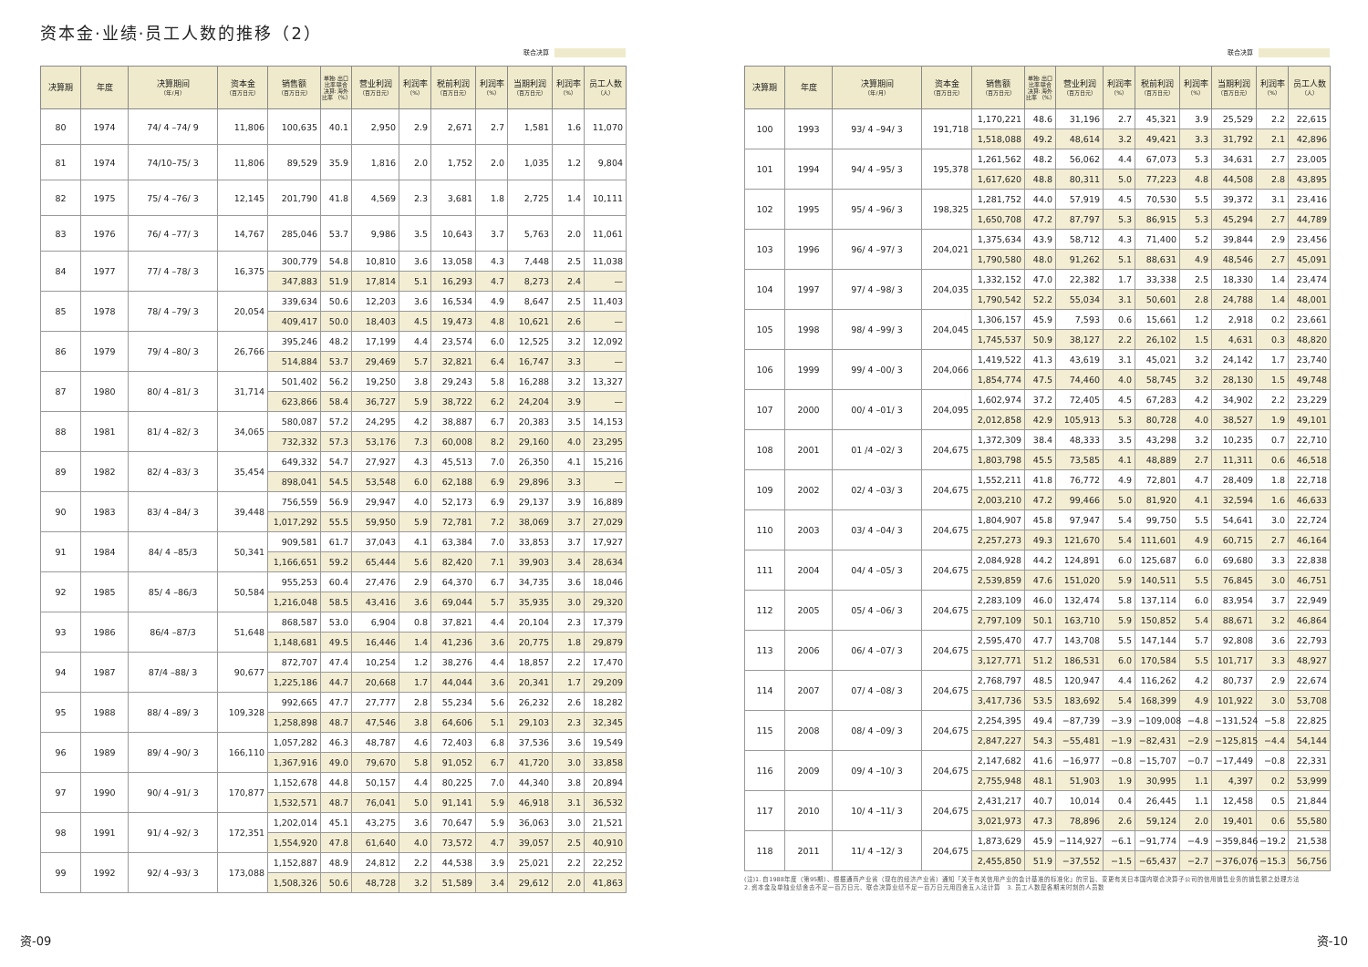资本金·业绩·员工人数的推移（2）
联合决算
| 决算期 | 年度 | 决算期间 （年/月） | 资本金 （百万日元） | 销售额 （百万日元） | 单独: 出口比率 联合决算: 海外比率 （%） | 营业利润 （百万日元） | 利润率 （%） | 税前利润 （百万日元） | 利润率 （%） | 当期利润 （百万日元） | 利润率 （%） | 员工人数 （人） |
| --- | --- | --- | --- | --- | --- | --- | --- | --- | --- | --- | --- | --- |
| 80 | 1974 | 74/ 4 –74/ 9 | 11,806 | 100,635 | 40.1 | 2,950 | 2.9 | 2,671 | 2.7 | 1,581 | 1.6 | 11,070 |
| 81 | 1974 | 74/10–75/ 3 | 11,806 | 89,529 | 35.9 | 1,816 | 2.0 | 1,752 | 2.0 | 1,035 | 1.2 | 9,804 |
| 82 | 1975 | 75/ 4 –76/ 3 | 12,145 | 201,790 | 41.8 | 4,569 | 2.3 | 3,681 | 1.8 | 2,725 | 1.4 | 10,111 |
| 83 | 1976 | 76/ 4 –77/ 3 | 14,767 | 285,046 | 53.7 | 9,986 | 3.5 | 10,643 | 3.7 | 5,763 | 2.0 | 11,061 |
| 84 | 1977 | 77/ 4 –78/ 3 | 16,375 | 300,779 | 54.8 | 10,810 | 3.6 | 13,058 | 4.3 | 7,448 | 2.5 | 11,038 |
| | | | | 347,883 | 51.9 | 17,814 | 5.1 | 16,293 | 4.7 | 8,273 | 2.4 | — |
| 85 | 1978 | 78/ 4 –79/ 3 | 20,054 | 339,634 | 50.6 | 12,203 | 3.6 | 16,534 | 4.9 | 8,647 | 2.5 | 11,403 |
| | | | | 409,417 | 50.0 | 18,403 | 4.5 | 19,473 | 4.8 | 10,621 | 2.6 | — |
| 86 | 1979 | 79/ 4 –80/ 3 | 26,766 | 395,246 | 48.2 | 17,199 | 4.4 | 23,574 | 6.0 | 12,525 | 3.2 | 12,092 |
| | | | | 514,884 | 53.7 | 29,469 | 5.7 | 32,821 | 6.4 | 16,747 | 3.3 | — |
| 87 | 1980 | 80/ 4 –81/ 3 | 31,714 | 501,402 | 56.2 | 19,250 | 3.8 | 29,243 | 5.8 | 16,288 | 3.2 | 13,327 |
| | | | | 623,866 | 58.4 | 36,727 | 5.9 | 38,722 | 6.2 | 24,204 | 3.9 | — |
| 88 | 1981 | 81/ 4 –82/ 3 | 34,065 | 580,087 | 57.2 | 24,295 | 4.2 | 38,887 | 6.7 | 20,383 | 3.5 | 14,153 |
| | | | | 732,332 | 57.3 | 53,176 | 7.3 | 60,008 | 8.2 | 29,160 | 4.0 | 23,295 |
| 89 | 1982 | 82/ 4 –83/ 3 | 35,454 | 649,332 | 54.7 | 27,927 | 4.3 | 45,513 | 7.0 | 26,350 | 4.1 | 15,216 |
| | | | | 898,041 | 54.5 | 53,548 | 6.0 | 62,188 | 6.9 | 29,896 | 3.3 | — |
| 90 | 1983 | 83/ 4 –84/ 3 | 39,448 | 756,559 | 56.9 | 29,947 | 4.0 | 52,173 | 6.9 | 29,137 | 3.9 | 16,889 |
| | | | | 1,017,292 | 55.5 | 59,950 | 5.9 | 72,781 | 7.2 | 38,069 | 3.7 | 27,029 |
| 91 | 1984 | 84/ 4 –85/3 | 50,341 | 909,581 | 61.7 | 37,043 | 4.1 | 63,384 | 7.0 | 33,853 | 3.7 | 17,927 |
| | | | | 1,166,651 | 59.2 | 65,444 | 5.6 | 82,420 | 7.1 | 39,903 | 3.4 | 28,634 |
| 92 | 1985 | 85/ 4 –86/3 | 50,584 | 955,253 | 60.4 | 27,476 | 2.9 | 64,370 | 6.7 | 34,735 | 3.6 | 18,046 |
| | | | | 1,216,048 | 58.5 | 43,416 | 3.6 | 69,044 | 5.7 | 35,935 | 3.0 | 29,320 |
| 93 | 1986 | 86/4 –87/3 | 51,648 | 868,587 | 53.0 | 6,904 | 0.8 | 37,821 | 4.4 | 20,104 | 2.3 | 17,379 |
| | | | | 1,148,681 | 49.5 | 16,446 | 1.4 | 41,236 | 3.6 | 20,775 | 1.8 | 29,879 |
| 94 | 1987 | 87/4 –88/ 3 | 90,677 | 872,707 | 47.4 | 10,254 | 1.2 | 38,276 | 4.4 | 18,857 | 2.2 | 17,470 |
| | | | | 1,225,186 | 44.7 | 20,668 | 1.7 | 44,044 | 3.6 | 20,341 | 1.7 | 29,209 |
| 95 | 1988 | 88/ 4 –89/ 3 | 109,328 | 992,665 | 47.7 | 27,777 | 2.8 | 55,234 | 5.6 | 26,232 | 2.6 | 18,282 |
| | | | | 1,258,898 | 48.7 | 47,546 | 3.8 | 64,606 | 5.1 | 29,103 | 2.3 | 32,345 |
| 96 | 1989 | 89/ 4 –90/ 3 | 166,110 | 1,057,282 | 46.3 | 48,787 | 4.6 | 72,403 | 6.8 | 37,536 | 3.6 | 19,549 |
| | | | | 1,367,916 | 49.0 | 79,670 | 5.8 | 91,052 | 6.7 | 41,720 | 3.0 | 33,858 |
| 97 | 1990 | 90/ 4 –91/ 3 | 170,877 | 1,152,678 | 44.8 | 50,157 | 4.4 | 80,225 | 7.0 | 44,340 | 3.8 | 20,894 |
| | | | | 1,532,571 | 48.7 | 76,041 | 5.0 | 91,141 | 5.9 | 46,918 | 3.1 | 36,532 |
| 98 | 1991 | 91/ 4 –92/ 3 | 172,351 | 1,202,014 | 45.1 | 43,275 | 3.6 | 70,647 | 5.9 | 36,063 | 3.0 | 21,521 |
| | | | | 1,554,920 | 47.8 | 61,640 | 4.0 | 73,572 | 4.7 | 39,057 | 2.5 | 40,910 |
| 99 | 1992 | 92/ 4 –93/ 3 | 173,088 | 1,152,887 | 48.9 | 24,812 | 2.2 | 44,538 | 3.9 | 25,021 | 2.2 | 22,252 |
| | | | | 1,508,326 | 50.6 | 48,728 | 3.2 | 51,589 | 3.4 | 29,612 | 2.0 | 41,863 |
联合决算
| 决算期 | 年度 | 决算期间 （年/月） | 资本金 （百万日元） | 销售额 （百万日元） | 单独: 出口比率 联合决算: 海外比率 （%） | 营业利润 （百万日元） | 利润率 （%） | 税前利润 （百万日元） | 利润率 （%） | 当期利润 （百万日元） | 利润率 （%） | 员工人数 （人） |
| --- | --- | --- | --- | --- | --- | --- | --- | --- | --- | --- | --- | --- |
| 100 | 1993 | 93/ 4 –94/ 3 | 191,718 | 1,170,221 | 48.6 | 31,196 | 2.7 | 45,321 | 3.9 | 25,529 | 2.2 | 22,615 |
| | | | | 1,518,088 | 49.2 | 48,614 | 3.2 | 49,421 | 3.3 | 31,792 | 2.1 | 42,896 |
| 101 | 1994 | 94/ 4 –95/ 3 | 195,378 | 1,261,562 | 48.2 | 56,062 | 4.4 | 67,073 | 5.3 | 34,631 | 2.7 | 23,005 |
| | | | | 1,617,620 | 48.8 | 80,311 | 5.0 | 77,223 | 4.8 | 44,508 | 2.8 | 43,895 |
| 102 | 1995 | 95/ 4 –96/ 3 | 198,325 | 1,281,752 | 44.0 | 57,919 | 4.5 | 70,530 | 5.5 | 39,372 | 3.1 | 23,416 |
| | | | | 1,650,708 | 47.2 | 87,797 | 5.3 | 86,915 | 5.3 | 45,294 | 2.7 | 44,789 |
| 103 | 1996 | 96/ 4 –97/ 3 | 204,021 | 1,375,634 | 43.9 | 58,712 | 4.3 | 71,400 | 5.2 | 39,844 | 2.9 | 23,456 |
| | | | | 1,790,580 | 48.0 | 91,262 | 5.1 | 88,631 | 4.9 | 48,546 | 2.7 | 45,091 |
| 104 | 1997 | 97/ 4 –98/ 3 | 204,035 | 1,332,152 | 47.0 | 22,382 | 1.7 | 33,338 | 2.5 | 18,330 | 1.4 | 23,474 |
| | | | | 1,790,542 | 52.2 | 55,034 | 3.1 | 50,601 | 2.8 | 24,788 | 1.4 | 48,001 |
| 105 | 1998 | 98/ 4 –99/ 3 | 204,045 | 1,306,157 | 45.9 | 7,593 | 0.6 | 15,661 | 1.2 | 2,918 | 0.2 | 23,661 |
| | | | | 1,745,537 | 50.9 | 38,127 | 2.2 | 26,102 | 1.5 | 4,631 | 0.3 | 48,820 |
| 106 | 1999 | 99/ 4 –00/ 3 | 204,066 | 1,419,522 | 41.3 | 43,619 | 3.1 | 45,021 | 3.2 | 24,142 | 1.7 | 23,740 |
| | | | | 1,854,774 | 47.5 | 74,460 | 4.0 | 58,745 | 3.2 | 28,130 | 1.5 | 49,748 |
| 107 | 2000 | 00/ 4 –01/ 3 | 204,095 | 1,602,974 | 37.2 | 72,405 | 4.5 | 67,283 | 4.2 | 34,902 | 2.2 | 23,229 |
| | | | | 2,012,858 | 42.9 | 105,913 | 5.3 | 80,728 | 4.0 | 38,527 | 1.9 | 49,101 |
| 108 | 2001 | 01 /4 –02/ 3 | 204,675 | 1,372,309 | 38.4 | 48,333 | 3.5 | 43,298 | 3.2 | 10,235 | 0.7 | 22,710 |
| | | | | 1,803,798 | 45.5 | 73,585 | 4.1 | 48,889 | 2.7 | 11,311 | 0.6 | 46,518 |
| 109 | 2002 | 02/ 4 –03/ 3 | 204,675 | 1,552,211 | 41.8 | 76,772 | 4.9 | 72,801 | 4.7 | 28,409 | 1.8 | 22,718 |
| | | | | 2,003,210 | 47.2 | 99,466 | 5.0 | 81,920 | 4.1 | 32,594 | 1.6 | 46,633 |
| 110 | 2003 | 03/ 4 –04/ 3 | 204,675 | 1,804,907 | 45.8 | 97,947 | 5.4 | 99,750 | 5.5 | 54,641 | 3.0 | 22,724 |
| | | | | 2,257,273 | 49.3 | 121,670 | 5.4 | 111,601 | 4.9 | 60,715 | 2.7 | 46,164 |
| 111 | 2004 | 04/ 4 –05/ 3 | 204,675 | 2,084,928 | 44.2 | 124,891 | 6.0 | 125,687 | 6.0 | 69,680 | 3.3 | 22,838 |
| | | | | 2,539,859 | 47.6 | 151,020 | 5.9 | 140,511 | 5.5 | 76,845 | 3.0 | 46,751 |
| 112 | 2005 | 05/ 4 –06/ 3 | 204,675 | 2,283,109 | 46.0 | 132,474 | 5.8 | 137,114 | 6.0 | 83,954 | 3.7 | 22,949 |
| | | | | 2,797,109 | 50.1 | 163,710 | 5.9 | 150,852 | 5.4 | 88,671 | 3.2 | 46,864 |
| 113 | 2006 | 06/ 4 –07/ 3 | 204,675 | 2,595,470 | 47.7 | 143,708 | 5.5 | 147,144 | 5.7 | 92,808 | 3.6 | 22,793 |
| | | | | 3,127,771 | 51.2 | 186,531 | 6.0 | 170,584 | 5.5 | 101,717 | 3.3 | 48,927 |
| 114 | 2007 | 07/ 4 –08/ 3 | 204,675 | 2,768,797 | 48.5 | 120,947 | 4.4 | 116,262 | 4.2 | 80,737 | 2.9 | 22,674 |
| | | | | 3,417,736 | 53.5 | 183,692 | 5.4 | 168,399 | 4.9 | 101,922 | 3.0 | 53,708 |
| 115 | 2008 | 08/ 4 –09/ 3 | 204,675 | 2,254,395 | 49.4 | −87,739 | −3.9 | −109,008 | −4.8 | −131,524 | −5.8 | 22,825 |
| | | | | 2,847,227 | 54.3 | −55,481 | −1.9 | −82,431 | −2.9 | −125,815 | −4.4 | 54,144 |
| 116 | 2009 | 09/ 4 –10/ 3 | 204,675 | 2,147,682 | 41.6 | −16,977 | −0.8 | −15,707 | −0.7 | −17,449 | −0.8 | 22,331 |
| | | | | 2,755,948 | 48.1 | 51,903 | 1.9 | 30,995 | 1.1 | 4,397 | 0.2 | 53,999 |
| 117 | 2010 | 10/ 4 –11/ 3 | 204,675 | 2,431,217 | 40.7 | 10,014 | 0.4 | 26,445 | 1.1 | 12,458 | 0.5 | 21,844 |
| | | | | 3,021,973 | 47.3 | 78,896 | 2.6 | 59,124 | 2.0 | 19,401 | 0.6 | 55,580 |
| 118 | 2011 | 11/ 4 –12/ 3 | 204,675 | 1,873,629 | 45.9 | −114,927 | −6.1 | −91,774 | −4.9 | −359,846 | −19.2 | 21,538 |
| | | | | 2,455,850 | 51.9 | −37,552 | −1.5 | −65,437 | −2.7 | −376,076 | −15.3 | 56,756 |
(注)1. 自1988年度（第95期）、根据通商产业省（现在的经济产业省）通知「关于有关信用产业的会计基准的标准化」的宗旨、变更有关日本国内联合决算子公司的信用销售业务的销售额之处理方法
2. 资本金及单独业绩舍去不足一百万日元、联合决算业绩不足一百万日元用四舍五入法计算　3. 员工人数是各期末时刻的人员数
资-09 资-10